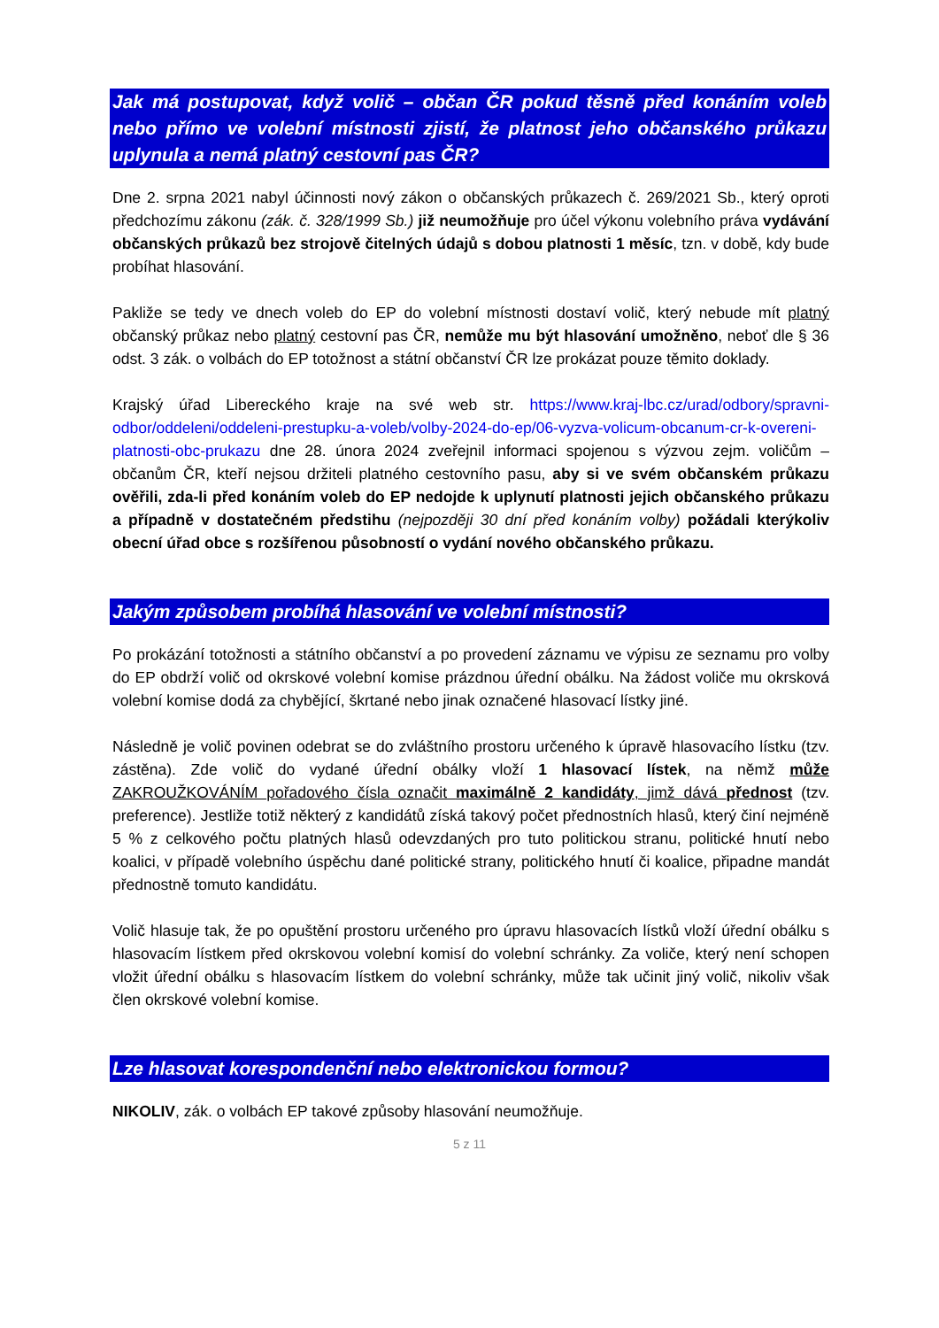Jak má postupovat, když volič – občan ČR pokud těsně před konáním voleb nebo přímo ve volební místnosti zjistí, že platnost jeho občanského průkazu uplynula a nemá platný cestovní pas ČR?
Dne 2. srpna 2021 nabyl účinnosti nový zákon o občanských průkazech č. 269/2021 Sb., který oproti předchozímu zákonu (zák. č. 328/1999 Sb.) již neumožňuje pro účel výkonu volebního práva vydávání občanských průkazů bez strojově čitelných údajů s dobou platnosti 1 měsíc, tzn. v době, kdy bude probíhat hlasování.
Pakliže se tedy ve dnech voleb do EP do volební místnosti dostaví volič, který nebude mít platný občanský průkaz nebo platný cestovní pas ČR, nemůže mu být hlasování umožněno, neboť dle § 36 odst. 3 zák. o volbách do EP totožnost a státní občanství ČR lze prokázat pouze těmito doklady.
Krajský úřad Libereckého kraje na své web str. https://www.kraj-lbc.cz/urad/odbory/spravni-odbor/oddeleni/oddeleni-prestupku-a-voleb/volby-2024-do-ep/06-vyzva-volicum-obcanum-cr-k-overeni-platnosti-obc-prukazu dne 28. února 2024 zveřejnil informaci spojenou s výzvou zejm. voličům – občanům ČR, kteří nejsou držiteli platného cestovního pasu, aby si ve svém občanském průkazu ověřili, zda-li před konáním voleb do EP nedojde k uplynutí platnosti jejich občanského průkazu a případně v dostatečném předstihu (nejpozději 30 dní před konáním volby) požádali kterýkoliv obecní úřad obce s rozšířenou působností o vydání nového občanského průkazu.
Jakým způsobem probíhá hlasování ve volební místnosti?
Po prokázání totožnosti a státního občanství a po provedení záznamu ve výpisu ze seznamu pro volby do EP obdrží volič od okrskové volební komise prázdnou úřední obálku. Na žádost voliče mu okrsková volební komise dodá za chybějící, škrtané nebo jinak označené hlasovací lístky jiné.
Následně je volič povinen odebrat se do zvláštního prostoru určeného k úpravě hlasovacího lístku (tzv. zástěna). Zde volič do vydané úřední obálky vloží 1 hlasovací lístek, na němž může ZAKROUŽKOVÁNÍM pořadového čísla označit maximálně 2 kandidáty, jimž dává přednost (tzv. preference). Jestliže totiž některý z kandidátů získá takový počet přednostních hlasů, který činí nejméně 5 % z celkového počtu platných hlasů odevzdaných pro tuto politickou stranu, politické hnutí nebo koalici, v případě volebního úspěchu dané politické strany, politického hnutí či koalice, připadne mandát přednostně tomuto kandidátu.
Volič hlasuje tak, že po opuštění prostoru určeného pro úpravu hlasovacích lístků vloží úřední obálku s hlasovacím lístkem před okrskovou volební komisí do volební schránky. Za voliče, který není schopen vložit úřední obálku s hlasovacím lístkem do volební schránky, může tak učinit jiný volič, nikoliv však člen okrskové volební komise.
Lze hlasovat korespondenční nebo elektronickou formou?
NIKOLIV, zák. o volbách EP takové způsoby hlasování neumožňuje.
5 z 11